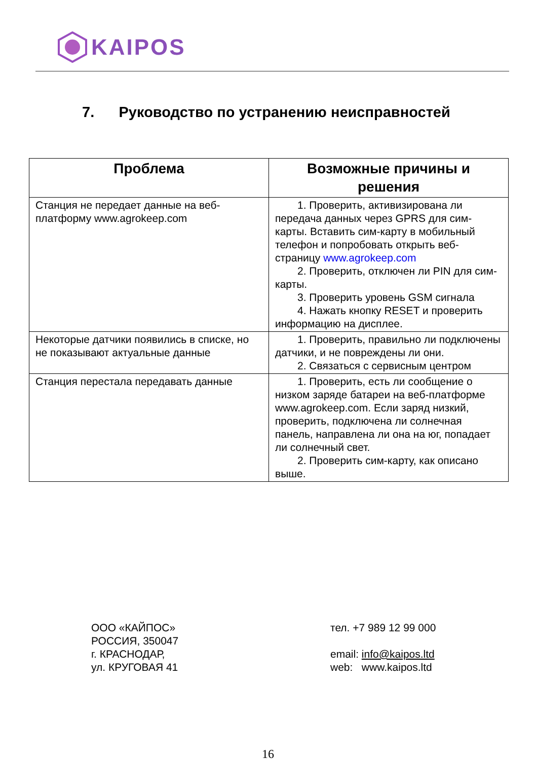KAIPOS
7. Руководство по устранению неисправностей
| Проблема | Возможные причины и решения |
| --- | --- |
| Станция не передает данные на веб-платформу www.agrokeep.com | 1. Проверить, активизирована ли передача данных через GPRS для сим-карты. Вставить сим-карту в мобильный телефон и попробовать открыть веб-страницу www.agrokeep.com 2. Проверить, отключен ли PIN для сим-карты. 3. Проверить уровень GSM сигнала 4. Нажать кнопку RESET и проверить информацию на дисплее. |
| Некоторые датчики появились в списке, но не показывают актуальные данные | 1. Проверить, правильно ли подключены датчики, и не повреждены ли они. 2. Связаться с сервисным центром |
| Станция перестала передавать данные | 1. Проверить, есть ли сообщение о низком заряде батареи на веб-платформе www.agrokeep.com. Если заряд низкий, проверить, подключена ли солнечная панель, направлена ли она на юг, попадает ли солнечный свет. 2. Проверить сим-карту, как описано выше. |
ООО «КАЙПОС»
РОССИЯ, 350047
г. КРАСНОДАР,
ул. КРУГОВАЯ 41
тел. +7 989 12 99 000
email: info@kaipos.ltd
web: www.kaipos.ltd
16